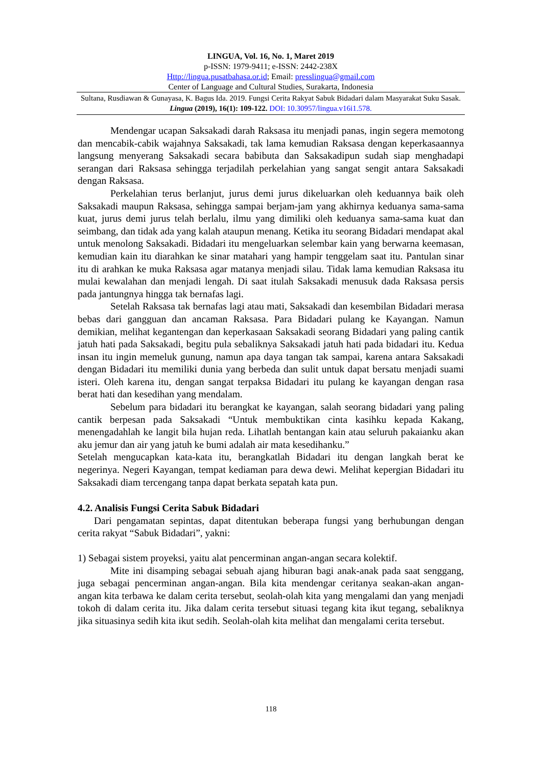LINGUA, Vol. 16, No. 1, Maret 2019
p-ISSN: 1979-9411; e-ISSN: 2442-238X
Http://lingua.pusatbahasa.or.id; Email: presslingua@gmail.com
Center of Language and Cultural Studies, Surakarta, Indonesia
Sultana, Rusdiawan & Gunayasa, K. Bagus Ida. 2019. Fungsi Cerita Rakyat Sabuk Bidadari dalam Masyarakat Suku Sasak. Lingua (2019), 16(1): 109-122. DOI: 10.30957/lingua.v16i1.578.
Mendengar ucapan Saksakadi darah Raksasa itu menjadi panas, ingin segera memotong dan mencabik-cabik wajahnya Saksakadi, tak lama kemudian Raksasa dengan keperkasaannya langsung menyerang Saksakadi secara babibuta dan Saksakadipun sudah siap menghadapi serangan dari Raksasa sehingga terjadilah perkelahian yang sangat sengit antara Saksakadi dengan Raksasa.
Perkelahian terus berlanjut, jurus demi jurus dikeluarkan oleh keduannya baik oleh Saksakadi maupun Raksasa, sehingga sampai berjam-jam yang akhirnya keduanya sama-sama kuat, jurus demi jurus telah berlalu, ilmu yang dimiliki oleh keduanya sama-sama kuat dan seimbang, dan tidak ada yang kalah ataupun menang. Ketika itu seorang Bidadari mendapat akal untuk menolong Saksakadi. Bidadari itu mengeluarkan selembar kain yang berwarna keemasan, kemudian kain itu diarahkan ke sinar matahari yang hampir tenggelam saat itu. Pantulan sinar itu di arahkan ke muka Raksasa agar matanya menjadi silau. Tidak lama kemudian Raksasa itu mulai kewalahan dan menjadi lengah. Di saat itulah Saksakadi menusuk dada Raksasa persis pada jantungnya hingga tak bernafas lagi.
Setelah Raksasa tak bernafas lagi atau mati, Saksakadi dan kesembilan Bidadari merasa bebas dari gangguan dan ancaman Raksasa. Para Bidadari pulang ke Kayangan. Namun demikian, melihat kegantengan dan keperkasaan Saksakadi seorang Bidadari yang paling cantik jatuh hati pada Saksakadi, begitu pula sebaliknya Saksakadi jatuh hati pada bidadari itu. Kedua insan itu ingin memeluk gunung, namun apa daya tangan tak sampai, karena antara Saksakadi dengan Bidadari itu memiliki dunia yang berbeda dan sulit untuk dapat bersatu menjadi suami isteri. Oleh karena itu, dengan sangat terpaksa Bidadari itu pulang ke kayangan dengan rasa berat hati dan kesedihan yang mendalam.
Sebelum para bidadari itu berangkat ke kayangan, salah seorang bidadari yang paling cantik berpesan pada Saksakadi “Untuk membuktikan cinta kasihku kepada Kakang, menengadahlah ke langit bila hujan reda. Lihatlah bentangan kain atau seluruh pakaianku akan aku jemur dan air yang jatuh ke bumi adalah air mata kesedihanku.”
Setelah mengucapkan kata-kata itu, berangkatlah Bidadari itu dengan langkah berat ke negerinya. Negeri Kayangan, tempat kediaman para dewa dewi. Melihat kepergian Bidadari itu Saksakadi diam tercengang tanpa dapat berkata sepatah kata pun.
4.2. Analisis Fungsi Cerita Sabuk Bidadari
Dari pengamatan sepintas, dapat ditentukan beberapa fungsi yang berhubungan dengan cerita rakyat “Sabuk Bidadari”, yakni:
1) Sebagai sistem proyeksi, yaitu alat pencerminan angan-angan secara kolektif.
Mite ini disamping sebagai sebuah ajang hiburan bagi anak-anak pada saat senggang, juga sebagai pencerminan angan-angan. Bila kita mendengar ceritanya seakan-akan angan-angan kita terbawa ke dalam cerita tersebut, seolah-olah kita yang mengalami dan yang menjadi tokoh di dalam cerita itu. Jika dalam cerita tersebut situasi tegang kita ikut tegang, sebaliknya jika situasinya sedih kita ikut sedih. Seolah-olah kita melihat dan mengalami cerita tersebut.
118